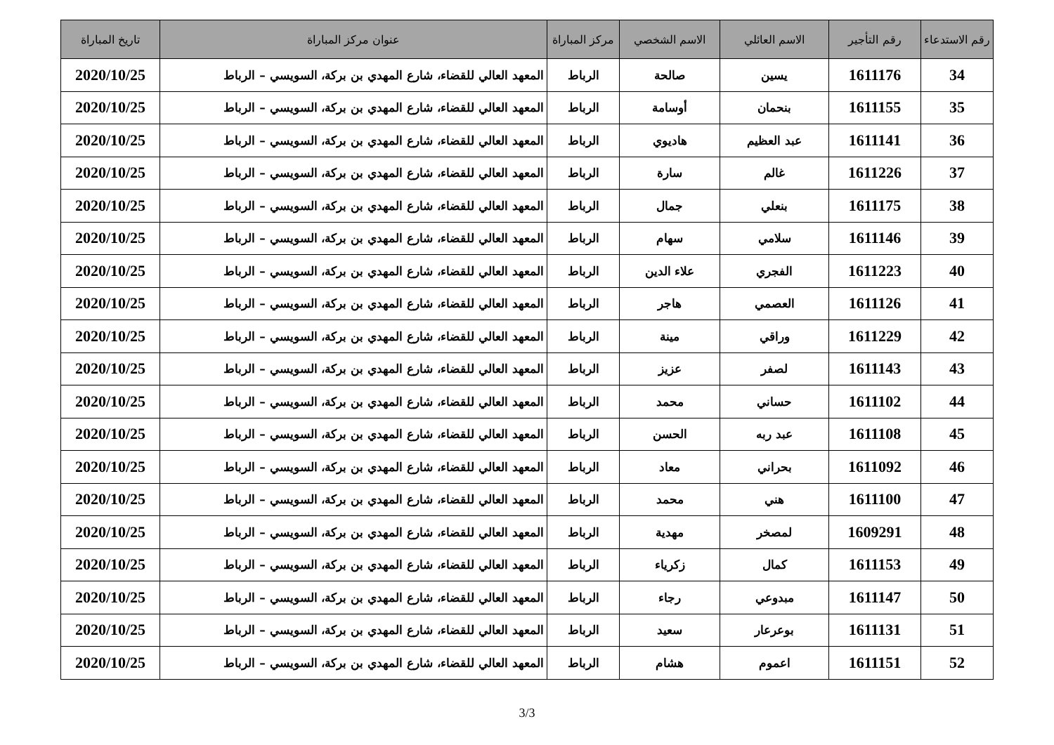| رقم الاستدعاء | رقم التأجير | الاسم العائلي | الاسم الشخصي | مركز المباراة | عنوان مركز المباراة | تاريخ المباراة |
| --- | --- | --- | --- | --- | --- | --- |
| 34 | 1611176 | يسين | صالحة | الرباط | المعهد العالي للقضاء، شارع المهدي بن بركة، السويسي – الرباط | 2020/10/25 |
| 35 | 1611155 | بنحمان | أوسامة | الرباط | المعهد العالي للقضاء، شارع المهدي بن بركة، السويسي – الرباط | 2020/10/25 |
| 36 | 1611141 | عبد العظيم | هاديوي | الرباط | المعهد العالي للقضاء، شارع المهدي بن بركة، السويسي – الرباط | 2020/10/25 |
| 37 | 1611226 | غالم | سارة | الرباط | المعهد العالي للقضاء، شارع المهدي بن بركة، السويسي – الرباط | 2020/10/25 |
| 38 | 1611175 | بنعلي | جمال | الرباط | المعهد العالي للقضاء، شارع المهدي بن بركة، السويسي – الرباط | 2020/10/25 |
| 39 | 1611146 | سلامي | سهام | الرباط | المعهد العالي للقضاء، شارع المهدي بن بركة، السويسي – الرباط | 2020/10/25 |
| 40 | 1611223 | الفجري | علاء الدين | الرباط | المعهد العالي للقضاء، شارع المهدي بن بركة، السويسي – الرباط | 2020/10/25 |
| 41 | 1611126 | العصمي | هاجر | الرباط | المعهد العالي للقضاء، شارع المهدي بن بركة، السويسي – الرباط | 2020/10/25 |
| 42 | 1611229 | وراقي | مينة | الرباط | المعهد العالي للقضاء، شارع المهدي بن بركة، السويسي – الرباط | 2020/10/25 |
| 43 | 1611143 | لصفر | عزيز | الرباط | المعهد العالي للقضاء، شارع المهدي بن بركة، السويسي – الرباط | 2020/10/25 |
| 44 | 1611102 | حساني | محمد | الرباط | المعهد العالي للقضاء، شارع المهدي بن بركة، السويسي – الرباط | 2020/10/25 |
| 45 | 1611108 | عبد ربه | الحسن | الرباط | المعهد العالي للقضاء، شارع المهدي بن بركة، السويسي – الرباط | 2020/10/25 |
| 46 | 1611092 | بحراني | معاد | الرباط | المعهد العالي للقضاء، شارع المهدي بن بركة، السويسي – الرباط | 2020/10/25 |
| 47 | 1611100 | هني | محمد | الرباط | المعهد العالي للقضاء، شارع المهدي بن بركة، السويسي – الرباط | 2020/10/25 |
| 48 | 1609291 | لمصخر | مهدية | الرباط | المعهد العالي للقضاء، شارع المهدي بن بركة، السويسي – الرباط | 2020/10/25 |
| 49 | 1611153 | كمال | زكرياء | الرباط | المعهد العالي للقضاء، شارع المهدي بن بركة، السويسي – الرباط | 2020/10/25 |
| 50 | 1611147 | مبدوعي | رجاء | الرباط | المعهد العالي للقضاء، شارع المهدي بن بركة، السويسي – الرباط | 2020/10/25 |
| 51 | 1611131 | بوعرعار | سعيد | الرباط | المعهد العالي للقضاء، شارع المهدي بن بركة، السويسي – الرباط | 2020/10/25 |
| 52 | 1611151 | اعموم | هشام | الرباط | المعهد العالي للقضاء، شارع المهدي بن بركة، السويسي – الرباط | 2020/10/25 |
3/3